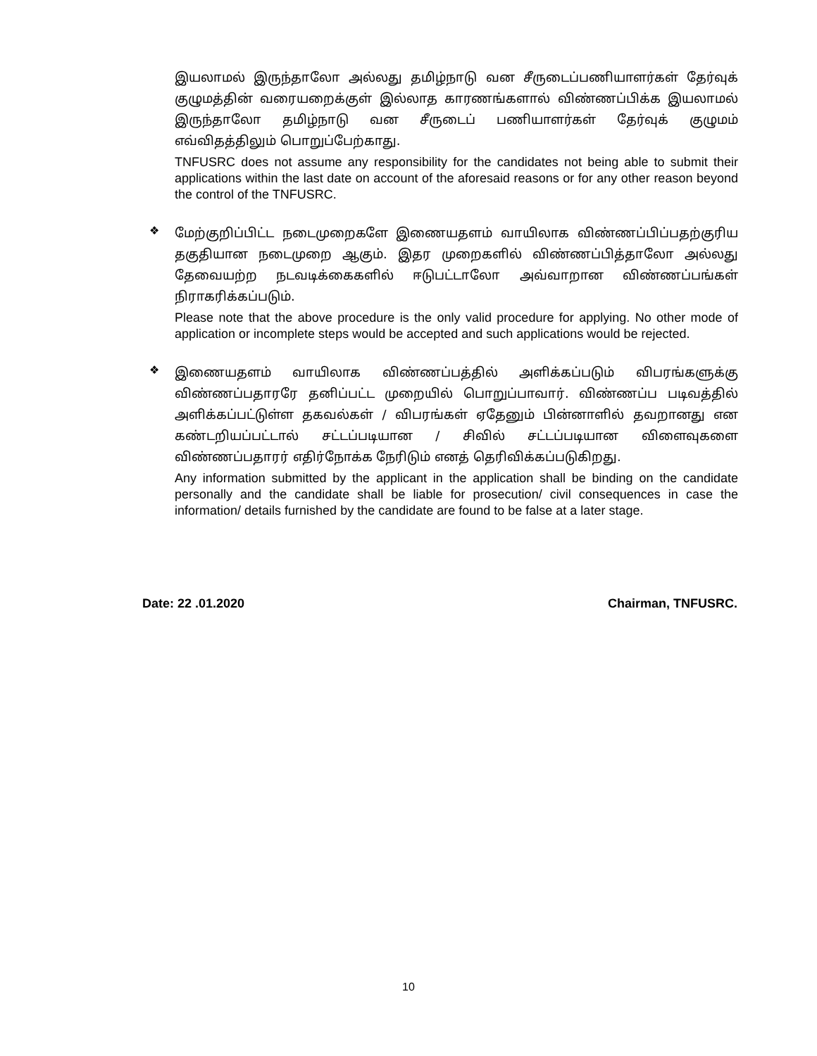இயலாமல் இருந்தாலோ அல்லது தமிழ்நாடு வன சீருடைப்பணியாளர்கள் தேர்வுக் குழுமத்தின் வரையறைக்குள் இல்லாத காரணங்களால் விண்ணப்பிக்க இயலாமல் இருந்தாலோ தமிழ்நாடு வன சீருடைப் பணியாளர்கள் தேர்வுக் குழுமம் எவ்விதத்திலும் பொறுப்பேற்காது.
TNFUSRC does not assume any responsibility for the candidates not being able to submit their applications within the last date on account of the aforesaid reasons or for any other reason beyond the control of the TNFUSRC.
❖
மேற்குறிப்பிட்ட நடைமுறைகளே இணையதளம் வாயிலாக விண்ணப்பிப்பதற்குரிய தகுதியான நடைமுறை ஆகும். இதர முறைகளில் விண்ணப்பித்தாலோ அல்லது தேவையற்ற நடவடிக்கைகளில் ஈடுபட்டாலோ அவ்வாறான விண்ணப்பங்கள் நிராகரிக்கப்படும்.
Please note that the above procedure is the only valid procedure for applying. No other mode of application or incomplete steps would be accepted and such applications would be rejected.
❖
இணையதளம் வாயிலாக விண்ணப்பத்தில் அளிக்கப்படும் விபரங்களுக்கு விண்ணப்பதாரரே தனிப்பட்ட முறையில் பொறுப்பாவார். விண்ணப்ப படிவத்தில் அளிக்கப்பட்டுள்ள தகவல்கள் / விபரங்கள் ஏதேனும் பின்னாளில் தவறானது என கண்டறியப்பட்டால் சட்டப்படியான / சிவில் சட்டப்படியான விளைவுகளை விண்ணப்பதாரர் எதிர்நோக்க நேரிடும் எனத் தெரிவிக்கப்படுகிறது.
Any information submitted by the applicant in the application shall be binding on the candidate personally and the candidate shall be liable for prosecution/ civil consequences in case the information/ details furnished by the candidate are found to be false at a later stage.
Date: 22 .01.2020 Chairman, TNFUSRC.
10